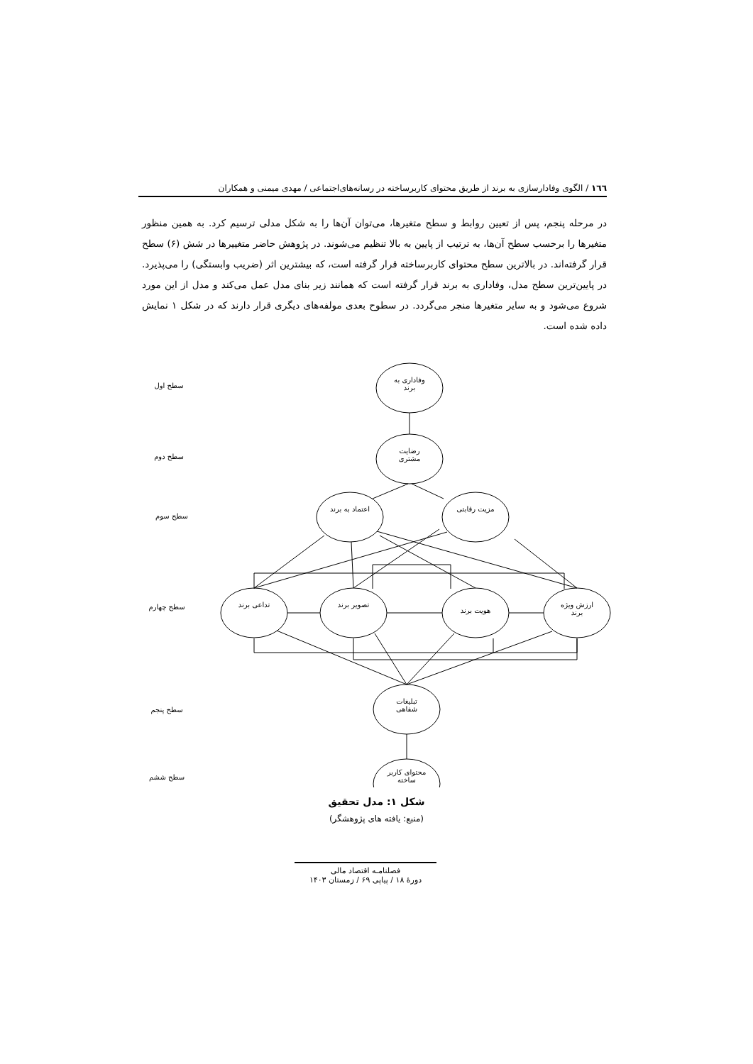١٦٦ / الگوی وفادارسازی به برند از طریق محتوای کاربرساخته در رسانه‌های‌اجتماعی / مهدی میمنی و همکاران
در مرحله پنجم، پس از تعیین روابط و سطح متغیرها، می‌توان آن‌ها را به شکل مدلی ترسیم کرد. به همین منظور متغیرها را برحسب سطح آن‌ها، به ترتیب از پایین به بالا تنظیم می‌شوند. در پژوهش حاضر متغییرها در شش (۶) سطح قرار گرفته‌اند. در بالاترین سطح محتوای کاربرساخته قرار گرفته است، که بیشترین اثر (ضریب وابستگی) را می‌پذیرد. در پایین‌ترین سطح مدل، وفاداری به برند قرار گرفته است که همانند زیر بنای مدل عمل می‌کند و مدل از این مورد شروع می‌شود و به سایر متغیرها منجر می‌گردد. در سطوح بعدی مولفه‌های دیگری قرار دارند که در شکل ۱ نمایش داده شده است.
وفاداری به برند
رضایت مشتری
اعتماد به برند
مزیت رقابتی
تداعی برند تصویر برند
هویت برند
ارزش ویژه برند
تبلیغات شفاهی
محتوای کاربر ساخته
سطح اول
سطح دوم
سطح سوم
سطح چهارم
سطح پنجم
سطح ششم
شکل ۱: مدل تحقیق
(منبع: یافته های پژوهشگر)
فصلنامـه اقتصاد مالی
دورهٔ ۱۸ / پیاپی ۶۹ / زمستان ۱۴۰۳